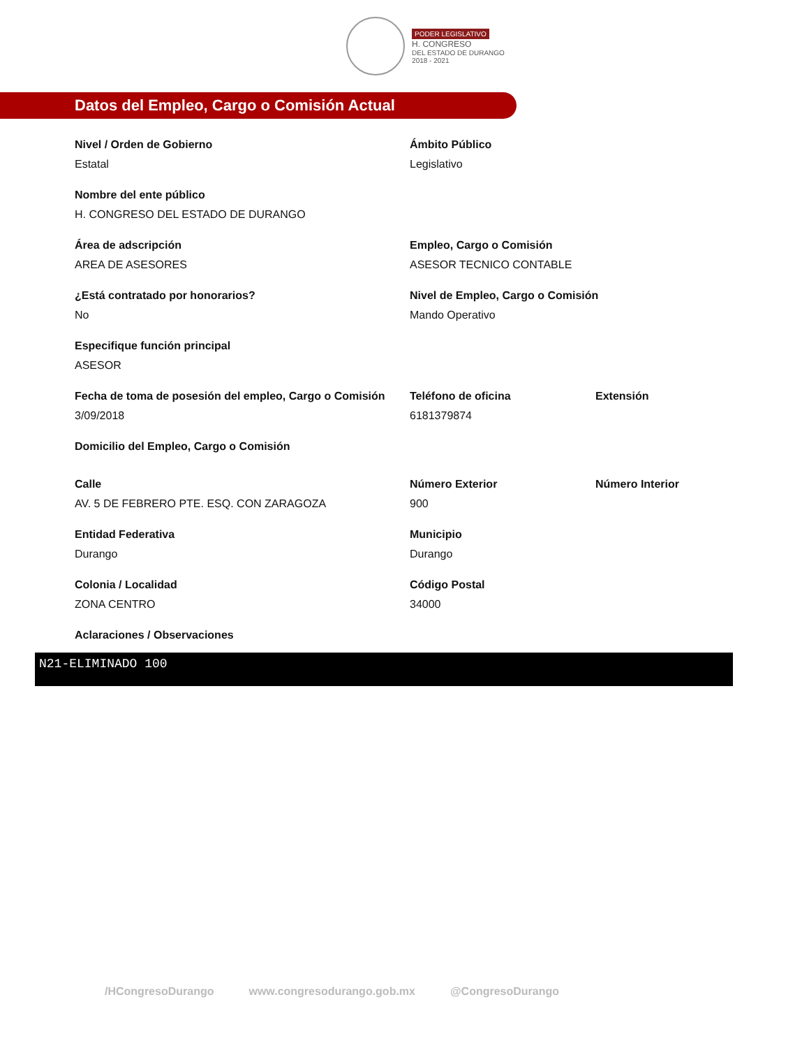PODER LEGISLATIVO
H. CONGRESO
DEL ESTADO DE DURANGO
2018 - 2021
Datos del Empleo, Cargo o Comisión Actual
Nivel / Orden de Gobierno
Estatal
Ámbito Público
Legislativo
Nombre del ente público
H. CONGRESO DEL ESTADO DE DURANGO
Área de adscripción
AREA DE ASESORES
Empleo, Cargo o Comisión
ASESOR TECNICO CONTABLE
¿Está contratado por honorarios?
No
Nivel de Empleo, Cargo o Comisión
Mando Operativo
Especifique función principal
ASESOR
Fecha de toma de posesión del empleo, Cargo o Comisión
3/09/2018
Teléfono de oficina
6181379874
Extensión
Domicilio del Empleo, Cargo o Comisión
Calle
AV. 5 DE FEBRERO PTE. ESQ. CON ZARAGOZA
Número Exterior
900
Número Interior
Entidad Federativa
Durango
Municipio
Durango
Colonia / Localidad
ZONA CENTRO
Código Postal
34000
Aclaraciones / Observaciones
N21-ELIMINADO 100
/HCongresoDurango www.congresodurango.gob.mx @CongresoDurango